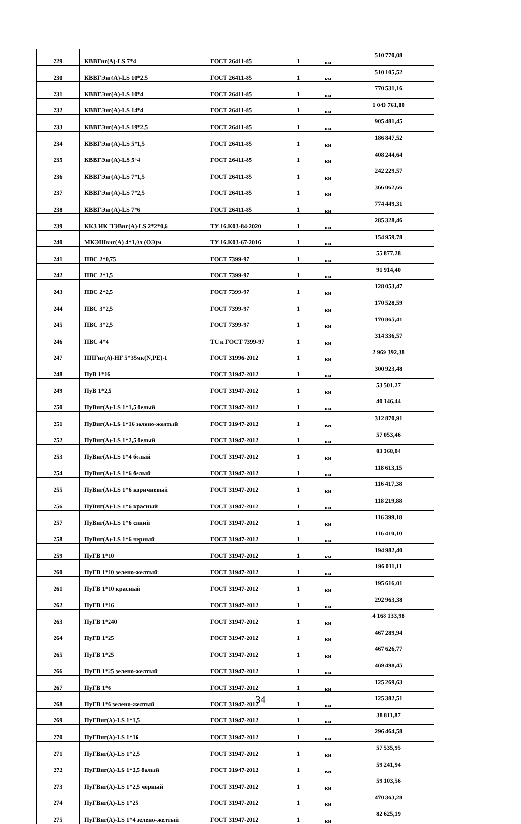| 229 | КВВГнг(А)-LS 7*4 | ГОСТ 26411-85 | 1 | км | 510 770,08 |
| 230 | КВВГЭнг(А)-LS 10*2,5 | ГОСТ 26411-85 | 1 | км | 510 105,52 |
| 231 | КВВГЭнг(А)-LS 10*4 | ГОСТ 26411-85 | 1 | км | 770 531,16 |
| 232 | КВВГЭнг(А)-LS 14*4 | ГОСТ 26411-85 | 1 | км | 1 043 761,80 |
| 233 | КВВГЭнг(А)-LS 19*2,5 | ГОСТ 26411-85 | 1 | км | 905 481,45 |
| 234 | КВВГЭнг(А)-LS 5*1,5 | ГОСТ 26411-85 | 1 | км | 186 847,52 |
| 235 | КВВГЭнг(А)-LS 5*4 | ГОСТ 26411-85 | 1 | км | 408 244,64 |
| 236 | КВВГЭнг(А)-LS 7*1,5 | ГОСТ 26411-85 | 1 | км | 242 229,57 |
| 237 | КВВГЭнг(А)-LS 7*2,5 | ГОСТ 26411-85 | 1 | км | 366 062,66 |
| 238 | КВВГЭнг(А)-LS 7*6 | ГОСТ 26411-85 | 1 | км | 774 449,31 |
| 239 | ККЗ ИК ПЭВнг(А)-LS 2*2*0,6 | ТУ 16.К03-84-2020 | 1 | км | 285 328,46 |
| 240 | МКЭШвнг(А) 4*1,0л (ОЭ)м | ТУ 16.К03-67-2016 | 1 | км | 154 959,78 |
| 241 | ПВС 2*0,75 | ГОСТ 7399-97 | 1 | км | 55 877,28 |
| 242 | ПВС 2*1,5 | ГОСТ 7399-97 | 1 | км | 91 914,40 |
| 243 | ПВС 2*2,5 | ГОСТ 7399-97 | 1 | км | 128 053,47 |
| 244 | ПВС 3*2,5 | ГОСТ 7399-97 | 1 | км | 170 528,59 |
| 245 | ПВС 3*2,5 | ГОСТ 7399-97 | 1 | км | 170 865,41 |
| 246 | ПВС 4*4 | ТС к ГОСТ 7399-97 | 1 | км | 314 336,57 |
| 247 | ППГнг(А)-HF 5*35мк(N,PE)-1 | ГОСТ 31996-2012 | 1 | км | 2 969 392,38 |
| 248 | ПуВ 1*16 | ГОСТ 31947-2012 | 1 | км | 300 923,48 |
| 249 | ПуВ 1*2,5 | ГОСТ 31947-2012 | 1 | км | 53 501,27 |
| 250 | ПуВнг(А)-LS 1*1,5 белый | ГОСТ 31947-2012 | 1 | км | 40 146,44 |
| 251 | ПуВнг(А)-LS 1*16 зелено-желтый | ГОСТ 31947-2012 | 1 | км | 312 870,91 |
| 252 | ПуВнг(А)-LS 1*2,5 белый | ГОСТ 31947-2012 | 1 | км | 57 053,46 |
| 253 | ПуВнг(А)-LS 1*4 белый | ГОСТ 31947-2012 | 1 | км | 83 368,04 |
| 254 | ПуВнг(А)-LS 1*6 белый | ГОСТ 31947-2012 | 1 | км | 118 613,15 |
| 255 | ПуВнг(А)-LS 1*6 коричневый | ГОСТ 31947-2012 | 1 | км | 116 417,38 |
| 256 | ПуВнг(А)-LS 1*6 красный | ГОСТ 31947-2012 | 1 | км | 118 219,88 |
| 257 | ПуВнг(А)-LS 1*6 синий | ГОСТ 31947-2012 | 1 | км | 116 399,18 |
| 258 | ПуВнг(А)-LS 1*6 черный | ГОСТ 31947-2012 | 1 | км | 116 410,10 |
| 259 | ПуГВ 1*10 | ГОСТ 31947-2012 | 1 | км | 194 982,40 |
| 260 | ПуГВ 1*10 зелено-желтый | ГОСТ 31947-2012 | 1 | км | 196 011,11 |
| 261 | ПуГВ 1*10 красный | ГОСТ 31947-2012 | 1 | км | 195 616,01 |
| 262 | ПуГВ 1*16 | ГОСТ 31947-2012 | 1 | км | 292 963,38 |
| 263 | ПуГВ 1*240 | ГОСТ 31947-2012 | 1 | км | 4 168 133,98 |
| 264 | ПуГВ 1*25 | ГОСТ 31947-2012 | 1 | км | 467 289,94 |
| 265 | ПуГВ 1*25 | ГОСТ 31947-2012 | 1 | км | 467 626,77 |
| 266 | ПуГВ 1*25 зелено-желтый | ГОСТ 31947-2012 | 1 | км | 469 498,45 |
| 267 | ПуГВ 1*6 | ГОСТ 31947-2012 | 1 | км | 125 269,63 |
| 268 | ПуГВ 1*6 зелено-желтый | ГОСТ 31947-2012 | 1 | км | 125 382,51 |
| 269 | ПуГВнг(А)-LS 1*1,5 | ГОСТ 31947-2012 | 1 | км | 38 811,87 |
| 270 | ПуГВнг(А)-LS 1*16 | ГОСТ 31947-2012 | 1 | км | 296 464,58 |
| 271 | ПуГВнг(А)-LS 1*2,5 | ГОСТ 31947-2012 | 1 | км | 57 535,95 |
| 272 | ПуГВнг(А)-LS 1*2,5 белый | ГОСТ 31947-2012 | 1 | км | 59 241,94 |
| 273 | ПуГВнг(А)-LS 1*2,5 черный | ГОСТ 31947-2012 | 1 | км | 59 103,56 |
| 274 | ПуГВнг(А)-LS 1*25 | ГОСТ 31947-2012 | 1 | км | 470 363,28 |
| 275 | ПуГВнг(А)-LS 1*4 зелено-желтый | ГОСТ 31947-2012 | 1 | км | 82 625,19 |
34